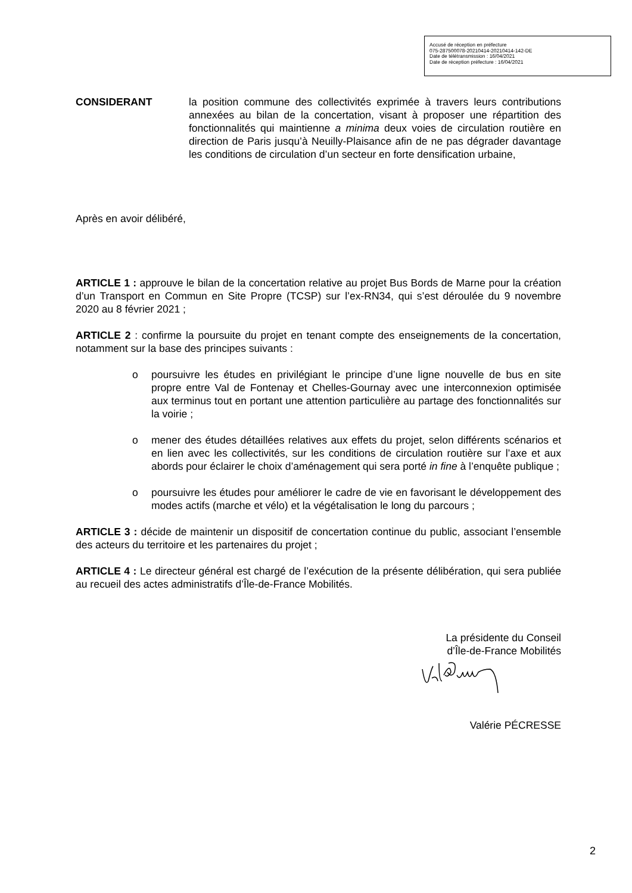Accusé de réception en préfecture
075-287500078-20210414-20210414-142-DE
Date de télétransmission : 16/04/2021
Date de réception préfecture : 16/04/2021
CONSIDERANT la position commune des collectivités exprimée à travers leurs contributions annexées au bilan de la concertation, visant à proposer une répartition des fonctionnalités qui maintienne a minima deux voies de circulation routière en direction de Paris jusqu’à Neuilly-Plaisance afin de ne pas dégrader davantage les conditions de circulation d’un secteur en forte densification urbaine,
Après en avoir délibéré,
ARTICLE 1 : approuve le bilan de la concertation relative au projet Bus Bords de Marne pour la création d’un Transport en Commun en Site Propre (TCSP) sur l’ex-RN34, qui s’est déroulée du 9 novembre 2020 au 8 février 2021 ;
ARTICLE 2 : confirme la poursuite du projet en tenant compte des enseignements de la concertation, notamment sur la base des principes suivants :
o poursuivre les études en privilégiant le principe d’une ligne nouvelle de bus en site propre entre Val de Fontenay et Chelles-Gournay avec une interconnexion optimisée aux terminus tout en portant une attention particulière au partage des fonctionnalités sur la voirie ;
o mener des études détaillées relatives aux effets du projet, selon différents scénarios et en lien avec les collectivités, sur les conditions de circulation routière sur l’axe et aux abords pour éclairer le choix d’aménagement qui sera porté in fine à l’enquête publique ;
o poursuivre les études pour améliorer le cadre de vie en favorisant le développement des modes actifs (marche et vélo) et la végétalisation le long du parcours ;
ARTICLE 3 : décide de maintenir un dispositif de concertation continue du public, associant l’ensemble des acteurs du territoire et les partenaires du projet ;
ARTICLE 4 : Le directeur général est chargé de l’exécution de la présente délibération, qui sera publiée au recueil des actes administratifs d’Île-de-France Mobilités.
La présidente du Conseil
d’Île-de-France Mobilités
Valérie PÉCRESSE
2